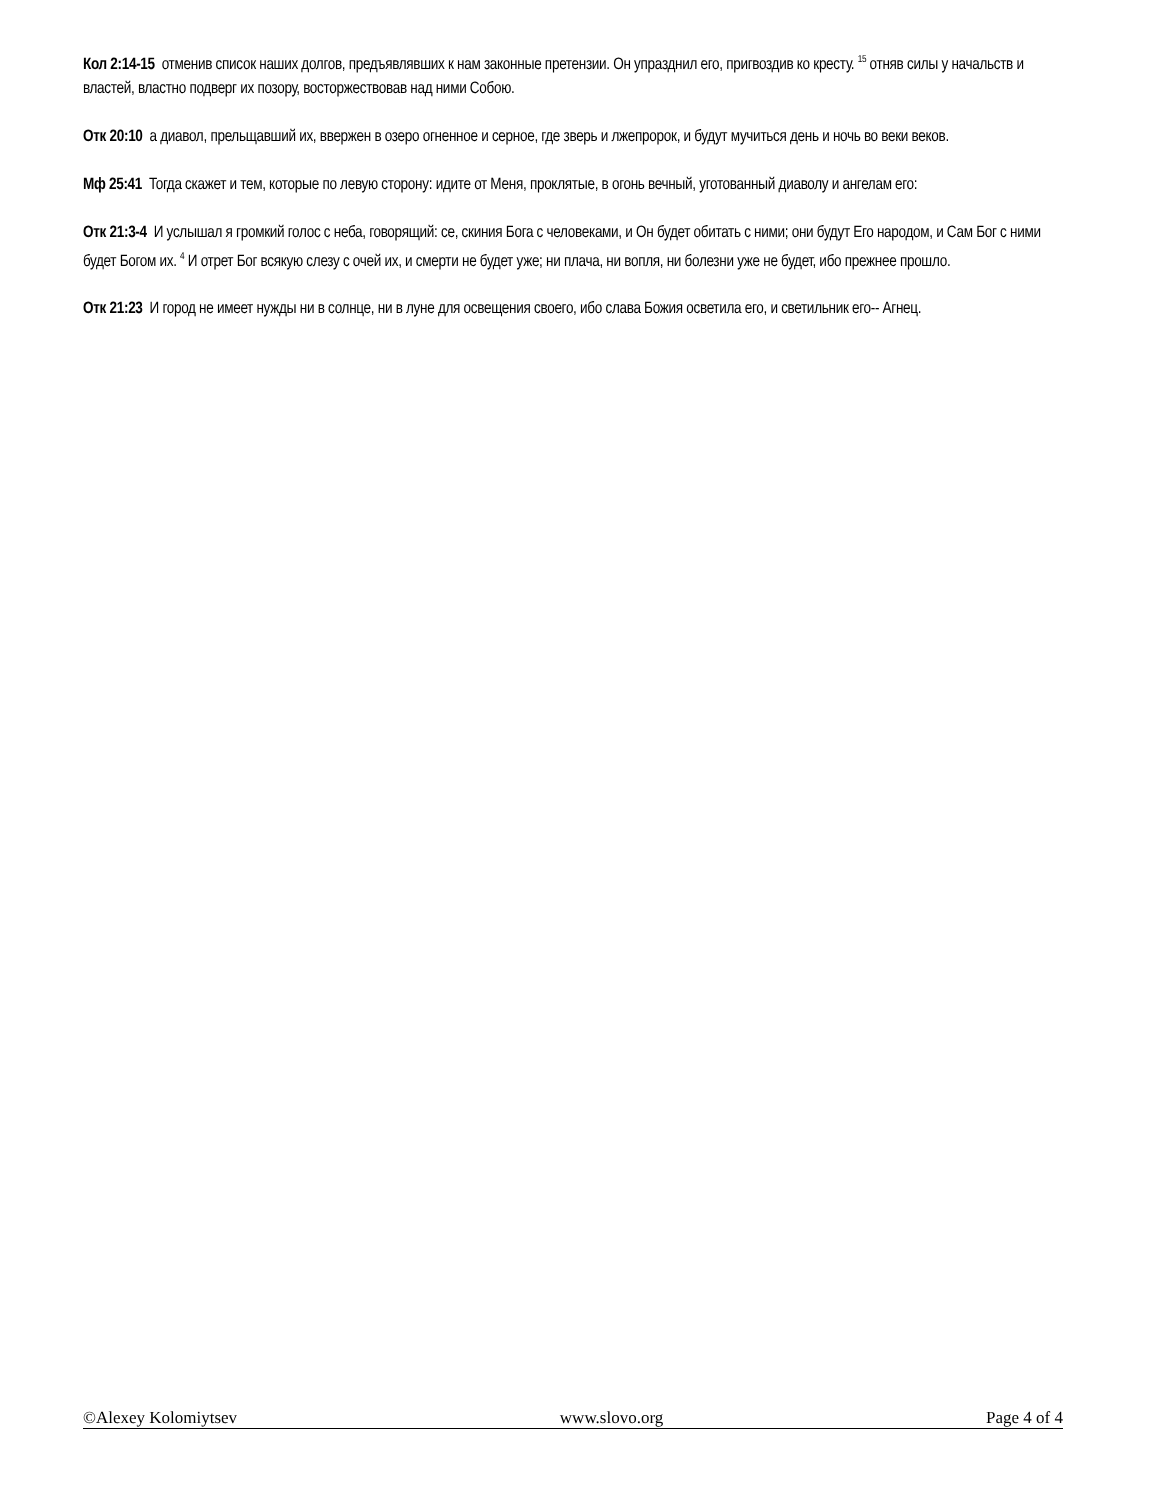Кол 2:14-15 отменив список наших долгов, предъявлявших к нам законные претензии. Он упразднил его, пригвоздив ко кресту. <sup>15</sup> отняв силы у начальств и властей, властно подверг их позору, восторжествовав над ними Собою.
Отк 20:10 а диавол, прельщавший их, ввержен в озеро огненное и серное, где зверь и лжепророк, и будут мучиться день и ночь во веки веков.
Мф 25:41 Тогда скажет и тем, которые по левую сторону: идите от Меня, проклятые, в огонь вечный, уготованный диаволу и ангелам его:
Отк 21:3-4 И услышал я громкий голос с неба, говорящий: се, скиния Бога с человеками, и Он будет обитать с ними; они будут Его народом, и Сам Бог с ними будет Богом их. <sup>4</sup> И отрет Бог всякую слезу с очей их, и смерти не будет уже; ни плача, ни вопля, ни болезни уже не будет, ибо прежнее прошло.
Отк 21:23 И город не имеет нужды ни в солнце, ни в луне для освещения своего, ибо слава Божия осветила его, и светильник его-- Агнец.
©Alexey Kolomiytsev www.slovo.org Page 4 of 4